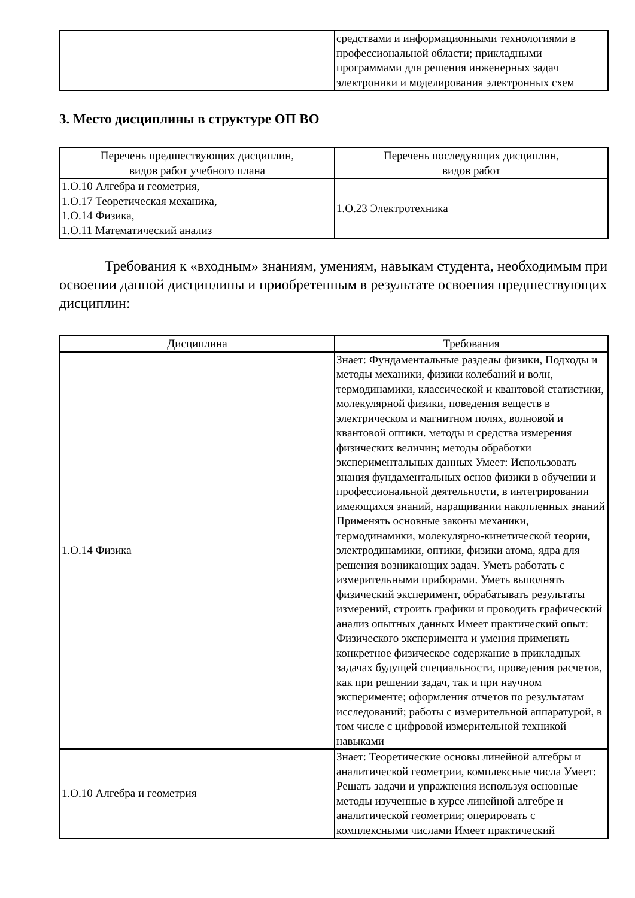| | средствами и информационными технологиями в профессиональной области; прикладными программами для решения инженерных задач электроники и моделирования электронных схем |
3. Место дисциплины в структуре ОП ВО
| Перечень предшествующих дисциплин, видов работ учебного плана | Перечень последующих дисциплин, видов работ |
| --- | --- |
| 1.О.10 Алгебра и геометрия, 1.О.17 Теоретическая механика, 1.О.14 Физика, 1.О.11 Математический анализ | 1.О.23 Электротехника |
Требования к «входным» знаниям, умениям, навыкам студента, необходимым при освоении данной дисциплины и приобретенным в результате освоения предшествующих дисциплин:
| Дисциплина | Требования |
| --- | --- |
| 1.О.14 Физика | Знает: Фундаментальные разделы физики, Подходы и методы механики, физики колебаний и волн, термодинамики, классической и квантовой статистики, молекулярной физики, поведения веществ в электрическом и магнитном полях, волновой и квантовой оптики. методы и средства измерения физических величин; методы обработки экспериментальных данных Умеет: Использовать знания фундаментальных основ физики в обучении и профессиональной деятельности, в интегрировании имеющихся знаний, наращивании накопленных знаний Применять основные законы механики, термодинамики, молекулярно-кинетической теории, электродинамики, оптики, физики атома, ядра для решения возникающих задач. Уметь работать с измерительными приборами. Уметь выполнять физический эксперимент, обрабатывать результаты измерений, строить графики и проводить графический анализ опытных данных Имеет практический опыт: Физического эксперимента и умения применять конкретное физическое содержание в прикладных задачах будущей специальности, проведения расчетов, как при решении задач, так и при научном эксперименте; оформления отчетов по результатам исследований; работы с измерительной аппаратурой, в том числе с цифровой измерительной техникой навыками |
| 1.О.10 Алгебра и геометрия | Знает: Теоретические основы линейной алгебры и аналитической геометрии, комплексные числа Умеет: Решать задачи и упражнения используя основные методы изученные в курсе линейной алгебре и аналитической геометрии; оперировать с комплексными числами Имеет практический |